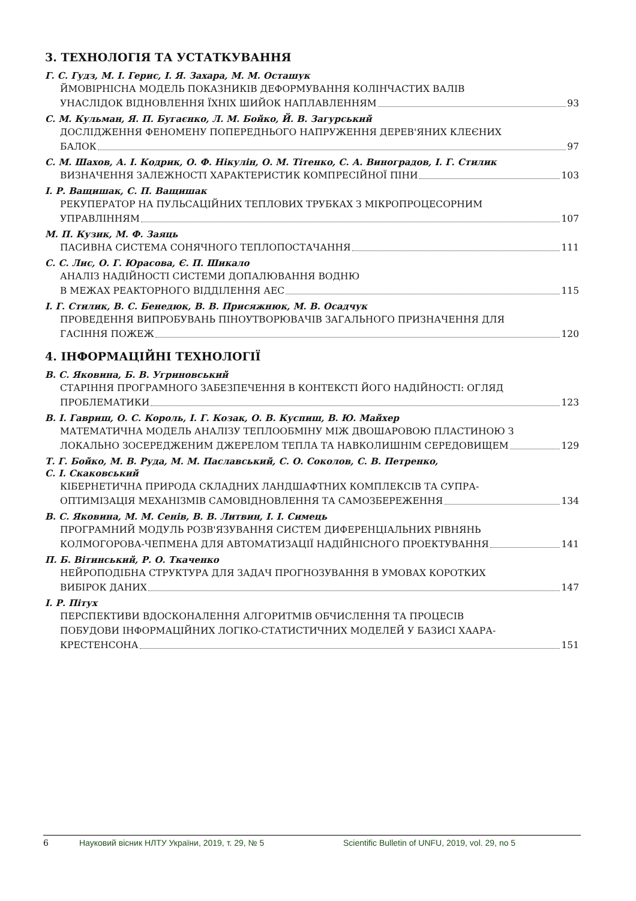3. ТЕХНОЛОГІЯ ТА УСТАТКУВАННЯ
Г. С. Гудз, М. І. Герис, І. Я. Захара, М. М. Осташук
ЙМОВІРНІСНА МОДЕЛЬ ПОКАЗНИКІВ ДЕФОРМУВАННЯ КОЛІНЧАСТИХ ВАЛІВ
УНАСЛІДОК ВІДНОВЛЕННЯ ЇХНІХ ШИЙОК НАПЛАВЛЕННЯМ 93
С. М. Кульман, Я. П. Бугаєнко, Л. М. Бойко, Й. В. Загурський
ДОСЛІДЖЕННЯ ФЕНОМЕНУ ПОПЕРЕДНЬОГО НАПРУЖЕННЯ ДЕРЕВ'ЯНИХ КЛЕЄНИХ
БАЛОК 97
С. М. Шахов, А. І. Кодрик, О. Ф. Нікулін, О. М. Тітенко, С. А. Виноградов, І. Г. Стилик
ВИЗНАЧЕННЯ ЗАЛЕЖНОСТІ ХАРАКТЕРИСТИК КОМПРЕСІЙНОЇ ПІНИ 103
І. Р. Ващишак, С. П. Ващишак
РЕКУПЕРАТОР НА ПУЛЬСАЦІЙНИХ ТЕПЛОВИХ ТРУБКАХ З МІКРОПРОЦЕСОРНИМ
УПРАВЛІННЯМ 107
М. П. Кузик, М. Ф. Заяць
ПАСИВНА СИСТЕМА СОНЯЧНОГО ТЕПЛОПОСТАЧАННЯ 111
С. С. Лис, О. Г. Юрасова, Є. П. Шикало
АНАЛІЗ НАДІЙНОСТІ СИСТЕМИ ДОПАЛЮВАННЯ ВОДНЮ
В МЕЖАХ РЕАКТОРНОГО ВІДДІЛЕННЯ АЕС 115
І. Г. Стилик, В. С. Бенедюк, В. В. Присяжнюк, М. В. Осадчук
ПРОВЕДЕННЯ ВИПРОБУВАНЬ ПІНОУТВОРЮВАЧІВ ЗАГАЛЬНОГО ПРИЗНАЧЕННЯ ДЛЯ
ГАСІННЯ ПОЖЕЖ 120
4. ІНФОРМАЦІЙНІ ТЕХНОЛОГІЇ
В. С. Яковина, Б. В. Угриновський
СТАРІННЯ ПРОГРАМНОГО ЗАБЕЗПЕЧЕННЯ В КОНТЕКСТІ ЙОГО НАДІЙНОСТІ: ОГЛЯД
ПРОБЛЕМАТИКИ 123
В. І. Гавриш, О. С. Король, І. Г. Козак, О. В. Куспиш, В. Ю. Майхер
МАТЕМАТИЧНА МОДЕЛЬ АНАЛІЗУ ТЕПЛООБМІНУ МІЖ ДВОШАРОВОЮ ПЛАСТИНОЮ З
ЛОКАЛЬНО ЗОСЕРЕДЖЕНИМ ДЖЕРЕЛОМ ТЕПЛА ТА НАВКОЛИШНІМ СЕРЕДОВИЩЕМ 129
Т. Г. Бойко, М. В. Руда, М. М. Паславський, С. О. Соколов, С. В. Петренко,
С. І. Скаковський
КІБЕРНЕТИЧНА ПРИРОДА СКЛАДНИХ ЛАНДШАФТНИХ КОМПЛЕКСІВ ТА СУПРА-
ОПТИМІЗАЦІЯ МЕХАНІЗМІВ САМОВІДНОВЛЕННЯ ТА САМОЗБЕРЕЖЕННЯ 134
В. С. Яковина, М. М. Сенів, В. В. Литвин, І. І. Симець
ПРОГРАМНИЙ МОДУЛЬ РОЗВ'ЯЗУВАННЯ СИСТЕМ ДИФЕРЕНЦІАЛЬНИХ РІВНЯНЬ
КОЛМОГОРОВА-ЧЕПМЕНА ДЛЯ АВТОМАТИЗАЦІЇ НАДІЙНІСНОГО ПРОЕКТУВАННЯ 141
П. Б. Вітинський, Р. О. Ткаченко
НЕЙРОПОДІБНА СТРУКТУРА ДЛЯ ЗАДАЧ ПРОГНОЗУВАННЯ В УМОВАХ КОРОТКИХ
ВИБІРОК ДАНИХ 147
І. Р. Пітух
ПЕРСПЕКТИВИ ВДОСКОНАЛЕННЯ АЛГОРИТМІВ ОБЧИСЛЕННЯ ТА ПРОЦЕСІВ
ПОБУДОВИ ІНФОРМАЦІЙНИХ ЛОГІКО-СТАТИСТИЧНИХ МОДЕЛЕЙ У БАЗИСІ ХААРА-
КРЕСТЕНСОНА 151
6 Науковий вісник НЛТУ України, 2019, т. 29, № 5 Scientific Bulletin of UNFU, 2019, vol. 29, no 5